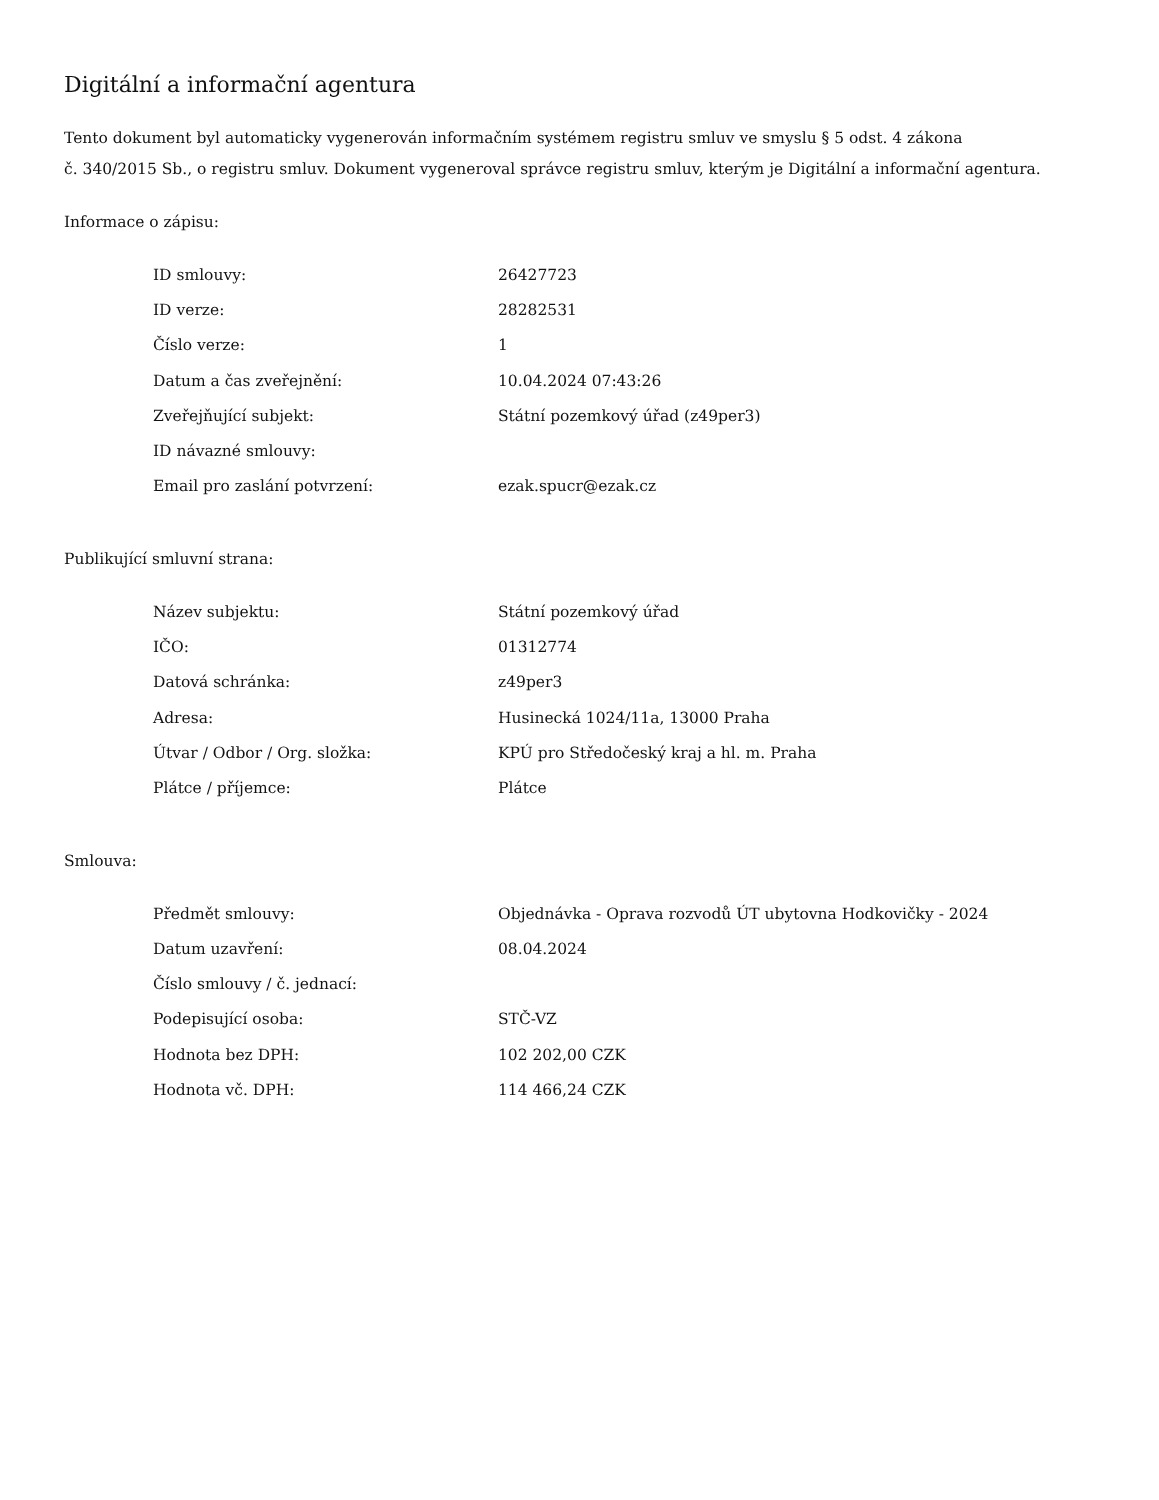Digitální a informační agentura
Tento dokument byl automaticky vygenerován informačním systémem registru smluv ve smyslu § 5 odst. 4 zákona
č. 340/2015 Sb., o registru smluv. Dokument vygeneroval správce registru smluv, kterým je Digitální a informační agentura.
Informace o zápisu:
| ID smlouvy: | 26427723 |
| ID verze: | 28282531 |
| Číslo verze: | 1 |
| Datum a čas zveřejnění: | 10.04.2024 07:43:26 |
| Zveřejňující subjekt: | Státní pozemkový úřad (z49per3) |
| ID návazné smlouvy: | |
| Email pro zaslání potvrzení: | ezak.spucr@ezak.cz |
Publikující smluvní strana:
| Název subjektu: | Státní pozemkový úřad |
| IČO: | 01312774 |
| Datová schránka: | z49per3 |
| Adresa: | Husinecká 1024/11a, 13000 Praha |
| Útvar / Odbor / Org. složka: | KPÚ pro Středočeský kraj a hl. m. Praha |
| Plátce / příjemce: | Plátce |
Smlouva:
| Předmět smlouvy: | Objednávka - Oprava rozvodů ÚT ubytovna Hodkovičky - 2024 |
| Datum uzavření: | 08.04.2024 |
| Číslo smlouvy / č. jednací: | |
| Podepisující osoba: | STČ-VZ |
| Hodnota bez DPH: | 102 202,00 CZK |
| Hodnota vč. DPH: | 114 466,24 CZK |